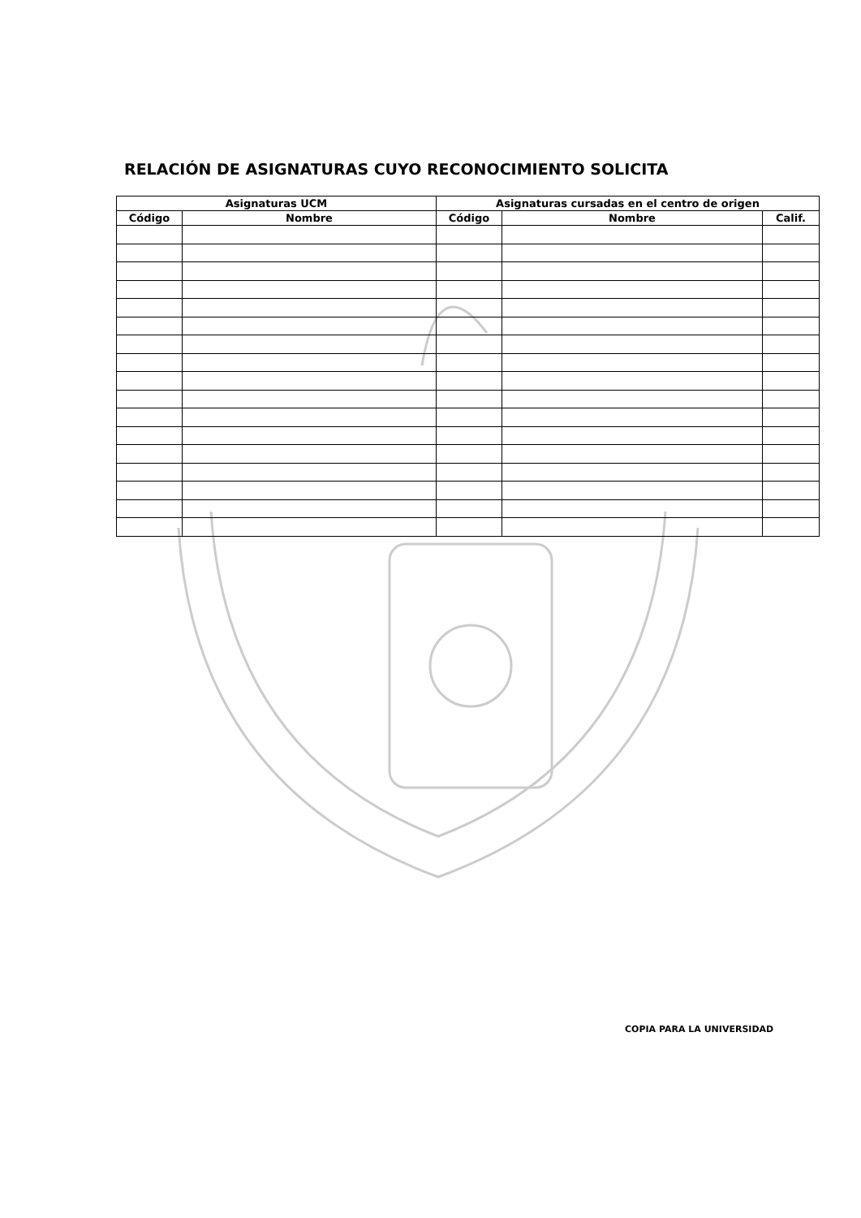RELACIÓN DE ASIGNATURAS CUYO RECONOCIMIENTO SOLICITA
| Asignaturas UCM | | Asignaturas cursadas en el centro de origen | | |
| --- | --- | --- | --- | --- |
| Código | Nombre | Código | Nombre | Calif. |
COPIA PARA LA UNIVERSIDAD